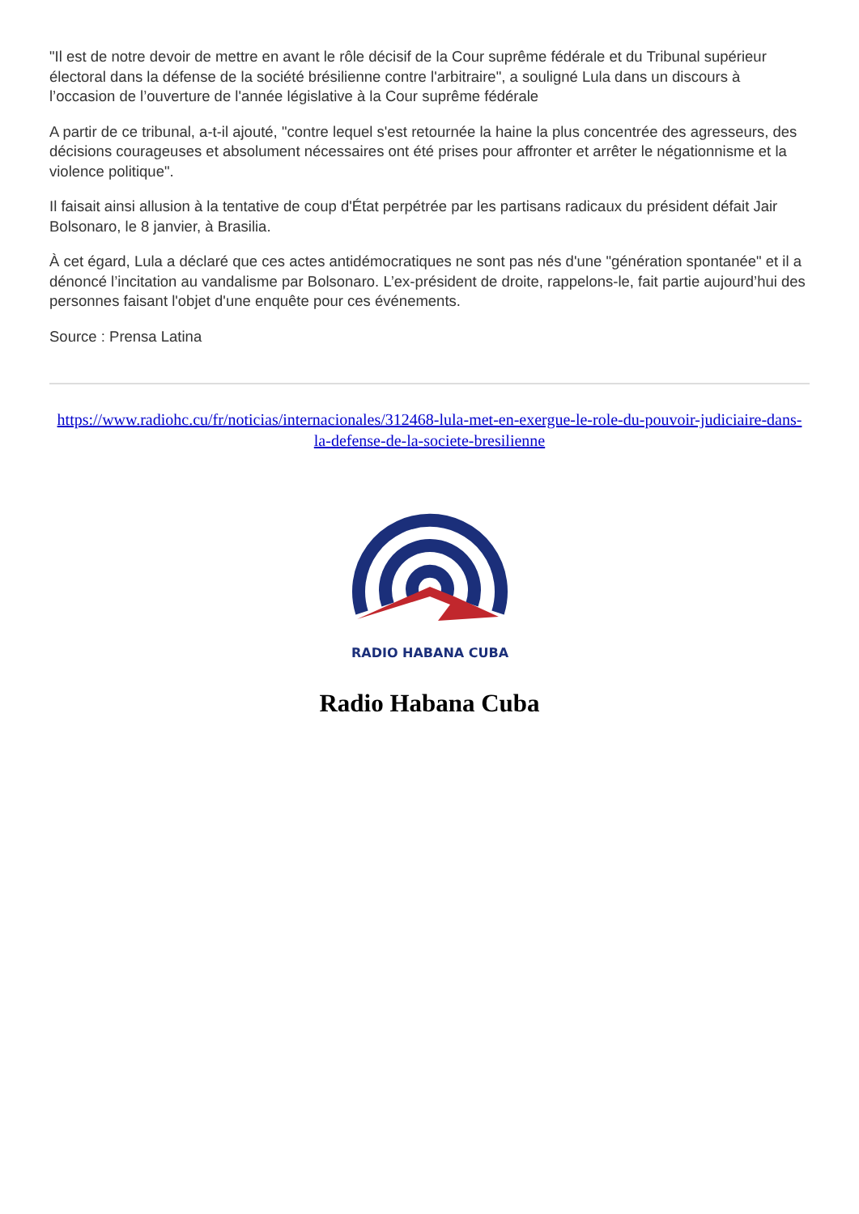"Il est de notre devoir de mettre en avant le rôle décisif de la Cour suprême fédérale et du Tribunal supérieur électoral dans la défense de la société brésilienne contre l'arbitraire", a souligné Lula dans un discours à l’occasion de l’ouverture de l'année législative à la Cour suprême fédérale
A partir de ce tribunal, a-t-il ajouté, "contre lequel s'est retournée la haine la plus concentrée des agresseurs, des décisions courageuses et absolument nécessaires ont été prises pour affronter et arrêter le négationnisme et la violence politique".
Il faisait ainsi allusion à la tentative de coup d'État perpétrée par les partisans radicaux du président défait Jair Bolsonaro, le 8 janvier, à Brasilia.
À cet égard, Lula a déclaré que ces actes antidémocratiques ne sont pas nés d'une "génération spontanée" et il a dénoncé l’incitation au vandalisme par Bolsonaro. L’ex-président de droite, rappelons-le, fait partie aujourd’hui des personnes faisant l'objet d'une enquête pour ces événements.
Source : Prensa Latina
https://www.radiohc.cu/fr/noticias/internacionales/312468-lula-met-en-exergue-le-role-du-pouvoir-judiciaire-dans-la-defense-de-la-societe-bresilienne
RADIO HABANA CUBA
Radio Habana Cuba